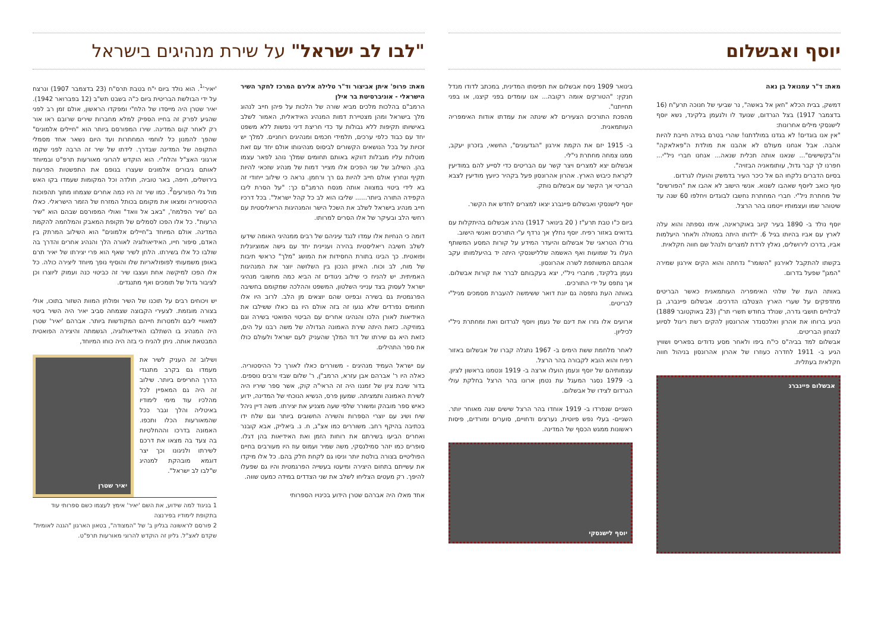"לבו לב ישראל" על שירת מנהיגים בישראל
מאת: פרופ' איתן אביצור וד"ר טלילה אלירם המרכז לחקר השיר הישראלי - אוניברסיטת בר אילן
הרמב"ם בהלכות מלכים מביא שורה של הלכות על פיהן חייב לנהוג מלך בישראל ומהן מצטיירת דמות המנהיג האידאלית, האמור לשלב באישיותו תקיפות ללא גבולות עד כדי חריצת דיני נפשות ללא משפט יחד עם כבוד כלפי ערכים, תלמידי חכמים ומנהיגים רוחניים. למלך יש זכויות על בכל הנושאים הקשורים לביסוס מנהיגותו אולם יחד עם זאת מוטלות עליו מגבלות דווקא באותם תחומים שמלך נוהג לפאר עצמו בהן. השילוב של שני הפכים אלו מצייר דמות של מנהיג שזכאי להיות תקיף ונחרץ אולם חייב להיות גם רך ורחמן. נראה כי שילוב ייחודי זה בא לידי ביטוי במצווה אותה מנסח הרמב"ם כך: "על הסרת ליבו הקפידה התורה ביותר...... שליבו הוא לב כל קהל ישראל". בכל דרכיו חייב מנהיג בישראל לשלב את השכל הישר והמנהיגות הריאליסטית עם רחשי הלב ובעיקר של אלו הסרים למרותו.
דומה כי הנחיות אלו עמדו לנגד עיניהם של רבים ממנהיגי האומה שידעו לשלב חשיבה ריאליסטית בהירה ועניינית יחד עם גישה אמוציונלית ופואטית. כך הבינו בתורת החסידות את המושג "מלך" כראשי תיבות של מוח, לב וכוח. האיזון הנכון בין השלושה יוצר את המנהיגות האמיתית. יש להניח כי שילוב ניגודים זה הביא כמה מחשובי מנהיגי ישראל לעסוק בצד ענייני השלטון, המשפט וההלכה שמקומם בחשיבה הפרגמטית גם בשירה ובפיוט שהם יוצאים מן הלב. לרוב היו אלו תחומים נפרדים שלא נגעו זה בזה אולם היו גם כאלו ששילבו את האידיאות לאורן הלכו והנהיגו אחרים עם הביטוי הפואטי בשירה וגם במוזיקה. כזאת היתה שירת האמונה הגדולה של משה רבנו על הים, כזאת היא גם שירתו של דוד המלך שהעניק לעם ישראל ולעולם כולו את ספר התהילים.
עם ישראל העמיד מנהיגים - משוררים כאלו לאורך כל ההיסטוריה. כאלה היו ר' אברהם אבן עזרא, הרמב"ן, ר' שלום שבזי ורבים נוספים. בדור שיבת ציון של זמננו היה זה הראי"ה קוק, אשר ספר שיריו היה לשירת האמונה ותמציתה. שמעון פרס, הנשיא הנוכחי של המדינה, ידוע כאיש ספר מובהק ומשורר שלפי שעה מצניע את יצירתו. משה דיין ניהל שיח ושיג עם יוצרי הספרות והשירה החשובים ביותר וגם שלח ידו בכתיבה בהיקף רחב. משוררים כמו אצ"ג, ח. נ. ביאליק, אבא קובנר ואחרים הביעו בשירתם את רוחות הזמן ואת האידיאות בהן דגלו. סופרים כמו יזהר סמילנסקי, משה שמיר ועמוס עוז היו מעורבים בחיים הפוליטיים בצורה בולטת יותר וניסו גם לקחת חלק בהם. כל אלו מיקדו את עשייתם בתחום היצירה ומיעטו בעשייה הפרגמטית והיו גם שפעלו להיפך. רק מעטים הצליחו לשלב את שני הצדדים במידה כמעט שווה.
אחד מאלו היה אברהם שטרן הידוע בכינויו הספרותי
'יאיר'<sup>1</sup>. הוא נולד ביום י"ח בטבת תרס"ח (23 בדצמבר 1907) ונרצח על ידי הבולשת הבריטית ביום כ"ה בשבט תש"ב (12 בפברואר 1942). יאיר שטרן היה מייסדו של הלח"י ומפקדו הראשון, אולם זמן רב לפני שהגיע לפרק זה בחייו הספיק למלא מחברות שירים שרובם ראו אור רק לאחר קום המדינה. שירו המפורסם ביותר הוא "חיילים אלמונים" שהפך להמנון כל לוחמי המחתרות ועד היום נשאר אחד מסמלי התקופה של המדינה שבדרך. לידתו של שיר זה הרבה לפני שקמו ארגוני האצ"ל והלח"י. הוא הוקדש להרוגי מאורעות תרפ"ט ובמיוחד לאותם גיבורים אלמונים שעצרו בגופם את התפשטות הפרעות בירושלים, חיפה, באר טוביה, חולדה וכל המקומות שעמדו בקו האש מול גלי הפורעים<sup>2</sup>. כמו שיר זה היו כמה אחרים שצמחו מתוך תהפוכות ההיסטוריה ומצאו את מקומם בכותל המזרח של הזמר הישראלי. כאלו הם 'שיר הפלמח', "באב אל וואד" ואולי המפורסם שבהם הוא "שיר הרעות". כל אלו הפכו לסמלים של תקופת המאבק והמלחמה להקמת המדינה. אולם המיוחד ב"חיילים אלמונים" הוא השילוב המרתק בין האדם, סיפור חייו, האידיאולוגיה לאורה הלך והנהיג אחרים והדרך בה שולבו כל אלו בשירתו. הלחן לשיר שאף הוא פרי יצירתו של יאיר תרם באופן משמעותי לפופולאריות שלו והוסיף נופך מיוחד ליצירה כולה. כל אלו הפכו למיקשה אחת ועצבו שיר זה כביטוי כנה ועמוק ליוצרו וכן לציבור גדול של תומכים ואף מתנגדים.
יש ויכוחים רבים על תוכנו של השיר ופולחן המוות השזור בתוכו, אולי בצורה מוגזמת. לצעירי הקבוצה שצמחה סביב יאיר היה השיר ביטוי למאוויי ליבם ולמטרות חייהם המקודשות ביותר. אברהם 'יאיר' שטרן היה המנהיג בו השתלבו האידיאולוגיה, הגשמתה והיצירה הפואטית המבטאת אותה. ניתן להניח כי בזה היה כוחו המיוחד,
ושילוב זה העניק לשיר את מעמדו גם בקרב מתנגדי הדרך החריפים ביותר. שילוב זה היה גם המאפיין לכל מהלכיו עוד מימי לימודיו באיטליה והלך וגבר ככל שהמאורעות הכלו ותכפו. האמונה בדרכו וההחלטיות בה צעד בה מצאו את דרכם לשירתו ולניגונו וכך יצר דוגמא מובהקת למנהיג ש"לבו לב ישראל".
יאיר שטרן
1 בניגוד למה שידוע, את השם 'יאיר' אימץ לעצמו כשם ספרותי עוד בתקופת לימודיו בפירנצה
2 פורסם לראשונה בגליון ב' של "המצודה", בטאון הארגון "הגנה לאומית" שקדם לאצ"ל. גליון זה הוקדש להרוגי מאורעות תרפ"ט.
יוסף ואבשלום
מאת: ד"ר עמנואל בן נאה
דמשק, בבית הכלא "חאן אל באשה", נר שביעי של חנוכה תרע"ח (16 בדצמבר 1917) בצל הגרדום, שנועד לו ולנעמן בלקינד, נשא יוסף לישנסקי מילים אחרונות:
"אין אנו בוגדים! לא בגדנו במולדתנו! שהרי בטרם בגידה חייבת להיות אהבה. אבל אנחנו מעולם לא אהבנו את מולדת ה"פאלאקה" וה"בקשישים"... שנאנו אותה תכלית שנאה... אנחנו חברי ניל"י... חפרנו לך קבר גדול, עותומאניה הבזויה".
בסיום הדברים נלקחו הם אל כיכר העיר בדמשק והועלו לגרדום.
סוף כואב ליוסף שאהבו לשנוא. אנשי הישוב לא אהבו את "הפורשים" של מחתרת ניל"י. חברי המחתרת נחשבו לבוגדים ויחלפו 60 שנה עד שיטוהר שמו ועצמותיו ייטמנו בהר הרצל.
יוסף נולד ב- 1890 בעיר קיוב באוקראינה, אימו נספתה והוא עלה לארץ עם אביו בהיותו בגיל 6. ילדותו היתה במטולה ולאחר היעלמות אביו, בדרכו לירושלים, נאלץ לרדת למצרים ולנהל שם חווה חקלאית.
בקשתו להתקבל לאירגון "השומר" נדחתה והוא הקים אירגון שמירה "המגן" שפעל בדרום.
באותה העת של שלהי האימפריה העותמאנית כאשר הבריטים מתדפקים על שערי הארץ הצטלבו הדרכים. אבשלום פיינברג, בן לבילויים תושבי גדרה, שנולד בחודש תשרי תר"ן (23 באוקטובר 1889) הניע ברוחו את אהרון ואלכסנדר אהרונסון להקים רשת ריגול לסיוע לנצחון הבריטים.
אבשלום למד בביה"ס כי"ח ביפו ולאחר מסע נדודים בפאריס ושוויץ הגיע ב- 1911 לחדרה כעוזרו של אהרון אהרונסון בניהול חווה חקלאית בעתלית.
אבשלום פיינברג
בינואר 1909 ניסח אבשלום את תפיסתו המדינית, במכתב לדודו מנדל חנקין: "הטורקים אומה רקובה... אנו עומדים בפני קיצנו, או בפני תחייתנו".
מהפכת התורכים הצעירים לא שינתה את עמדתו אודות האימפריה העותמאנית.
ב- 1915 יזם את הקמת אירגון "הגדעונים", החשאי, בזכרון יעקב, ממנו צמחה מחתרת ני"לי.
אבשלום יצא למצרים ויצר קשר עם הבריטים כדי לסייע להם במודיעין לקראת כיבוש הארץ. אהרון אהרונסון פעל בקהיר כיועץ מודיעין לצבא הבריטי אך הקשר עם אבשלום נותק.
יוסף לישנסקי ואבשלום פיינברג יצאו למצרים לחדש את הקשר.
ביום כ"ו טבת תרע"ז ( 20 בינואר 1917) נהרג אבשלום בהיתקלות עם בדואים באזור רפיח. יוסף נחלץ אך נרדף ע"י התורכים ואנשי הישוב.
גורלו הטראגי של אבשלום והיעדר המידע על קורות המסע המשותף העלו גל שמועות ואף האשמה שללישנסקי היתה יד בהיעלמותו עקב אהבתם המשותפת לשרה אהרונסון.
נעמן בלקינד, מחברי ניל"י, יצא בעקבותם לברר את קורות אבשלום. אך נתפס על ידי התורכים.
באותה העת נתפסה גם יונת דואר ששימשה להעברת מסמכים מניל"י לבריטים.
ארועים אלו גזרו את דינם של נעמן ויוסף לגרדום ואת ומחתרת ניל"י לכיליון.
לאחר מלחמת ששת הימים ב- 1967 נתגלה קברו של אבשלום באזור רפיח והוא הובא לקבורה בהר הרצל.
עצמותיהם של יוסף ונעמן הועלו ארצה ב- 1919 ונטמנו בראשון לציון. ב- 1979 נסגר המעגל עת נטמן ארונו בהר הרצל בחלקת עולי הגרדום לצידו של אבשלום.
השניים שנפרדו ב- 1919 אוחדו בהר הרצל שישים שנה מאוחר יותר. השניים- בעלי נפש פיוטית, נערצים ודחויים, סוערים ומורדים, פיסות ראשונות ממגש הכסף של המדינה.
יוסף לישנסקי